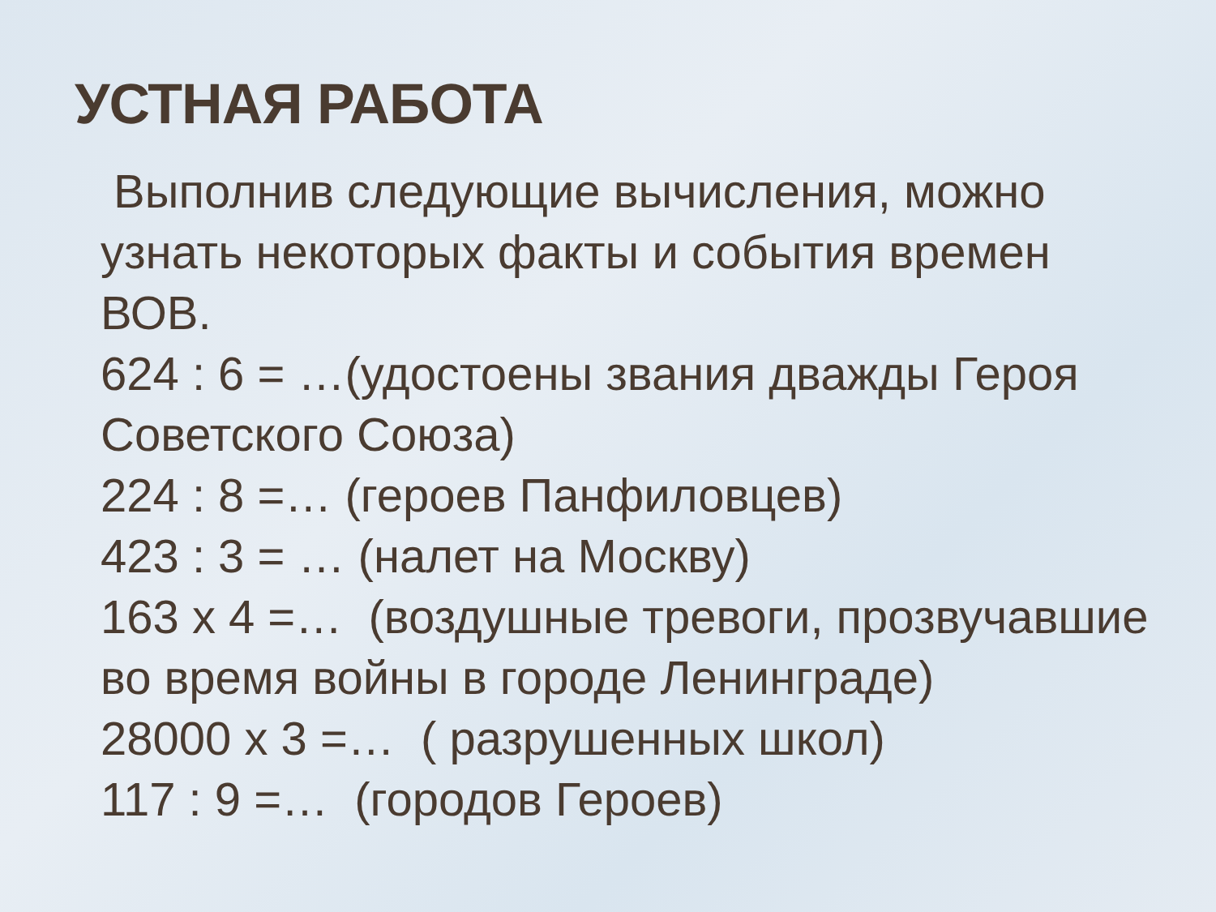УСТНАЯ РАБОТА
Выполнив следующие вычисления, можно узнать некоторых факты и события времен ВОВ.
624 : 6 = …(удостоены звания дважды Героя Советского Союза)
224 : 8 =… (героев Панфиловцев)
423 : 3 = … (налет на Москву)
163 x 4 =… (воздушные тревоги, прозвучавшие во время войны в городе Ленинграде)
28000 x 3 =… ( разрушенных школ)
117 : 9 =… (городов Героев)